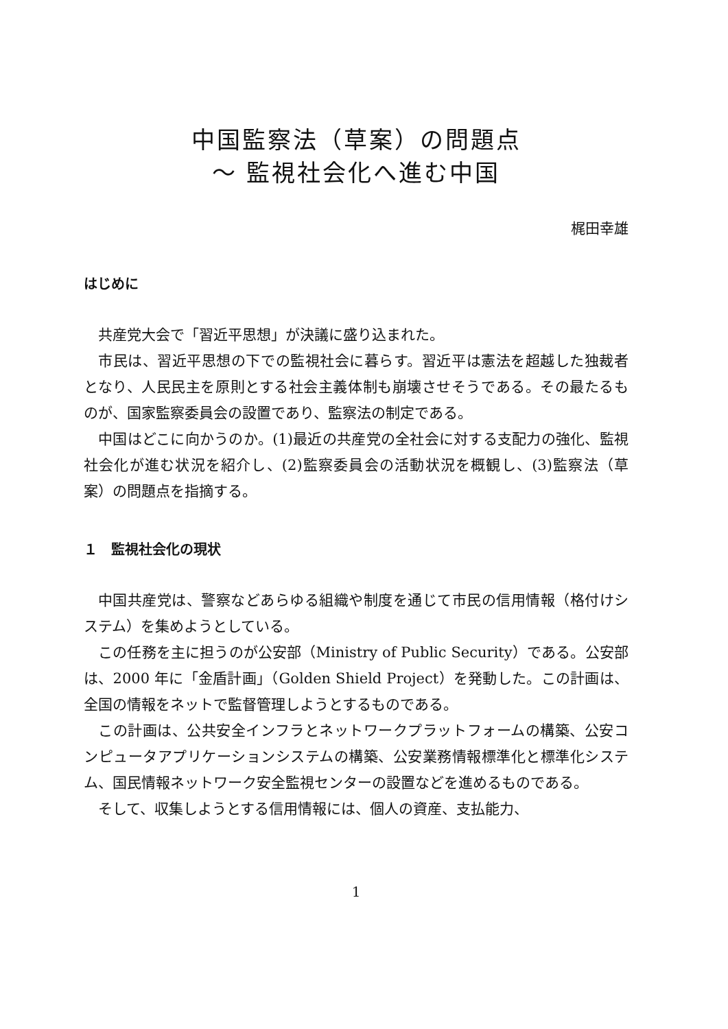中国監察法（草案）の問題点
〜 監視社会化へ進む中国
梶田幸雄
はじめに
共産党大会で「習近平思想」が決議に盛り込まれた。
市民は、習近平思想の下での監視社会に暮らす。習近平は憲法を超越した独裁者となり、人民民主を原則とする社会主義体制も崩壊させそうである。その最たるものが、国家監察委員会の設置であり、監察法の制定である。
中国はどこに向かうのか。(1)最近の共産党の全社会に対する支配力の強化、監視社会化が進む状況を紹介し、(2)監察委員会の活動状況を概観し、(3)監察法（草案）の問題点を指摘する。
１　監視社会化の現状
中国共産党は、警察などあらゆる組織や制度を通じて市民の信用情報（格付けシステム）を集めようとしている。
この任務を主に担うのが公安部（Ministry of Public Security）である。公安部は、2000 年に「金盾計画」（Golden Shield Project）を発動した。この計画は、全国の情報をネットで監督管理しようとするものである。
この計画は、公共安全インフラとネットワークプラットフォームの構築、公安コンピュータアプリケーションシステムの構築、公安業務情報標準化と標準化システム、国民情報ネットワーク安全監視センターの設置などを進めるものである。
そして、収集しようとする信用情報には、個人の資産、支払能力、
1